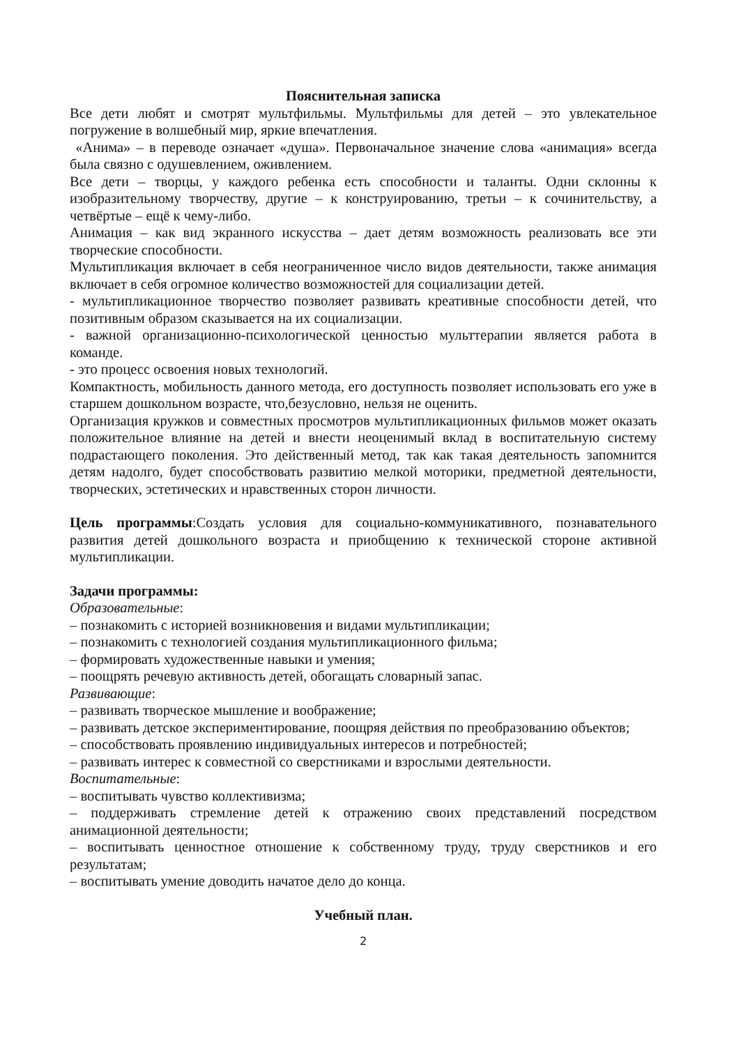Пояснительная записка
Все дети любят и смотрят мультфильмы. Мультфильмы для детей – это увлекательное погружение в волшебный мир, яркие впечатления.
«Анима» – в переводе означает «душа». Первоначальное значение слова «анимация» всегда была связно с одушевлением, оживлением.
Все дети – творцы, у каждого ребенка есть способности и таланты. Одни склонны к изобразительному творчеству, другие – к конструированию, третьи – к сочинительству, а четвёртые – ещё к чему-либо.
Анимация – как вид экранного искусства – дает детям возможность реализовать все эти творческие способности.
Мультипликация включает в себя неограниченное число видов деятельности, также анимация включает в себя огромное количество возможностей для социализации детей.
- мультипликационное творчество позволяет развивать креативные способности детей, что позитивным образом сказывается на их социализации.
- важной организационно-психологической ценностью мульттерапии является работа в команде.
- это процесс освоения новых технологий.
Компактность, мобильность данного метода, его доступность позволяет использовать его уже в старшем дошкольном возрасте, что,безусловно, нельзя не оценить.
Организация кружков и совместных просмотров мультипликационных фильмов может оказать положительное влияние на детей и внести неоценимый вклад в воспитательную систему подрастающего поколения. Это действенный метод, так как такая деятельность запомнится детям надолго, будет способствовать развитию мелкой моторики, предметной деятельности, творческих, эстетических и нравственных сторон личности.
Цель программы:Создать условия для социально-коммуникативного, познавательного развития детей дошкольного возраста и приобщению к технической стороне активной мультипликации.
Задачи программы:
Образовательные:
– познакомить с историей возникновения и видами мультипликации;
– познакомить с технологией создания мультипликационного фильма;
– формировать художественные навыки и умения;
– поощрять речевую активность детей, обогащать словарный запас.
Развивающие:
– развивать творческое мышление и воображение;
– развивать детское экспериментирование, поощряя действия по преобразованию объектов;
– способствовать проявлению индивидуальных интересов и потребностей;
– развивать интерес к совместной со сверстниками и взрослыми деятельности.
Воспитательные:
– воспитывать чувство коллективизма;
– поддерживать стремление детей к отражению своих представлений посредством анимационной деятельности;
– воспитывать ценностное отношение к собственному труду, труду сверстников и его результатам;
– воспитывать умение доводить начатое дело до конца.
Учебный план.
2